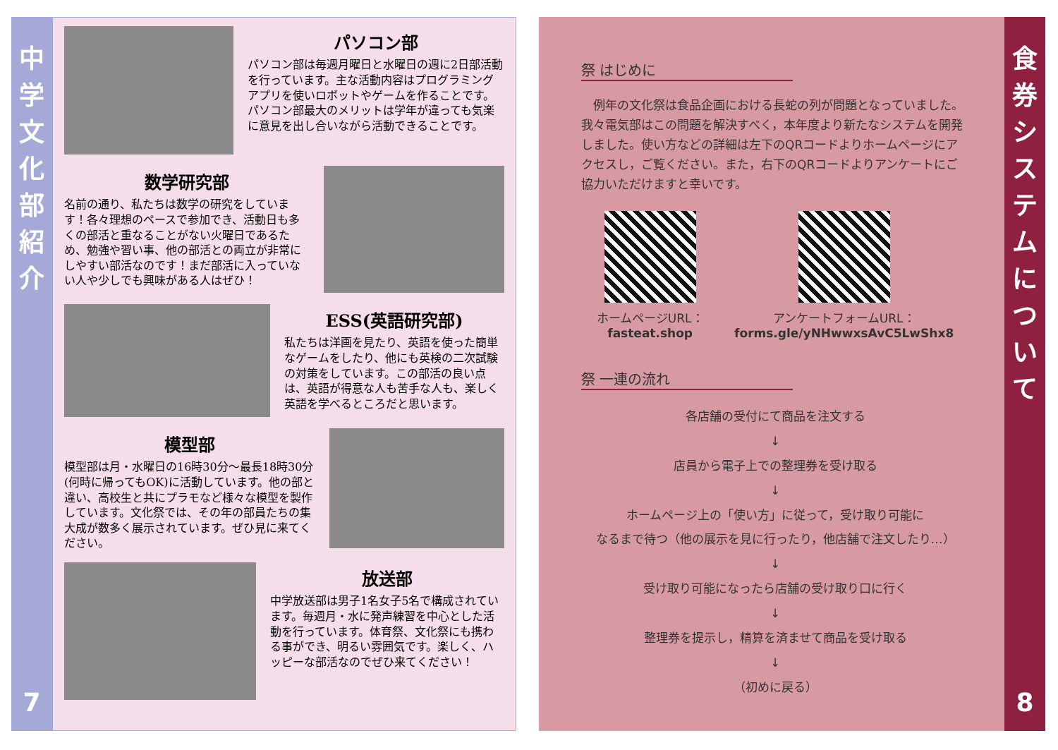中
学
文
化
部
紹
介
7
パソコン部
パソコン部は毎週月曜日と水曜日の週に2日部活動を行っています。主な活動内容はプログラミングアプリを使いロボットやゲームを作ることです。パソコン部最大のメリットは学年が違っても気楽に意見を出し合いながら活動できることです。
数学研究部
名前の通り、私たちは数学の研究をしています！各々理想のペースで参加でき、活動日も多くの部活と重なることがない火曜日であるため、勉強や習い事、他の部活との両立が非常にしやすい部活なのです！まだ部活に入っていない人や少しでも興味がある人はぜひ！
ESS(英語研究部)
私たちは洋画を見たり、英語を使った簡単なゲームをしたり、他にも英検の二次試験の対策をしています。この部活の良い点は、英語が得意な人も苦手な人も、楽しく英語を学べるところだと思います。
模型部
模型部は月・水曜日の16時30分～最長18時30分(何時に帰ってもOK)に活動しています。他の部と違い、高校生と共にプラモなど様々な模型を製作しています。文化祭では、その年の部員たちの集大成が数多く展示されています。ぜひ見に来てください。
放送部
中学放送部は男子1名女子5名で構成されています。毎週月・水に発声練習を中心とした活動を行っています。体育祭、文化祭にも携わる事ができ、明るい雰囲気です。楽しく、ハッピーな部活なのでぜひ来てください！
祭 はじめに
　例年の文化祭は食品企画における長蛇の列が問題となっていました。我々電気部はこの問題を解決すべく，本年度より新たなシステムを開発しました。使い方などの詳細は左下のQRコードよりホームページにアクセスし，ご覧ください。また，右下のQRコードよりアンケートにご協力いただけますと幸いです。
ホームページURL：
fasteat.shop
アンケートフォームURL：
forms.gle/yNHwwxsAvC5LwShx8
祭 一連の流れ
各店舗の受付にて商品を注文する
↓
店員から電子上での整理券を受け取る
↓
ホームページ上の「使い方」に従って，受け取り可能に
なるまで待つ（他の展示を見に行ったり，他店舗で注文したり…）
↓
受け取り可能になったら店舗の受け取り口に行く
↓
整理券を提示し，精算を済ませて商品を受け取る
↓
（初めに戻る）
食
券
シ
ス
テ
ム
に
つ
い
て
8